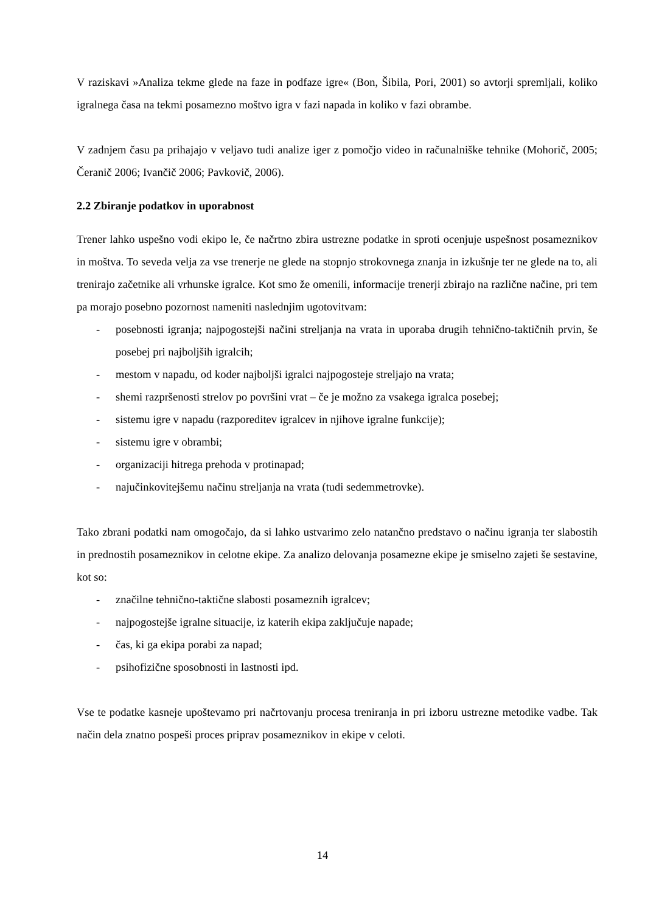V raziskavi »Analiza tekme glede na faze in podfaze igre« (Bon, Šibila, Pori, 2001) so avtorji spremljali, koliko igralnega časa na tekmi posamezno moštvo igra v fazi napada in koliko v fazi obrambe.
V zadnjem času pa prihajajo v veljavo tudi analize iger z pomočjo video in računalniške tehnike (Mohorič, 2005; Čeranič 2006; Ivančič 2006; Pavkovič, 2006).
2.2 Zbiranje podatkov in uporabnost
Trener lahko uspešno vodi ekipo le, če načrtno zbira ustrezne podatke in sproti ocenjuje uspešnost posameznikov in moštva. To seveda velja za vse trenerje ne glede na stopnjo strokovnega znanja in izkušnje ter ne glede na to, ali trenirajo začetnike ali vrhunske igralce. Kot smo že omenili, informacije trenerji zbirajo na različne načine, pri tem pa morajo posebno pozornost nameniti naslednjim ugotovitvam:
- posebnosti igranja; najpogostejši načini streljanja na vrata in uporaba drugih tehnično-taktičnih prvin, še posebej pri najboljših igralcih;
- mestom v napadu, od koder najboljši igralci najpogosteje streljajo na vrata;
- shemi razpršenosti strelov po površini vrat – če je možno za vsakega igralca posebej;
- sistemu igre v napadu (razporeditev igralcev in njihove igralne funkcije);
- sistemu igre v obrambi;
- organizaciji hitrega prehoda v protinapad;
- najučinkovitejšemu načinu streljanja na vrata (tudi sedemmetrovke).
Tako zbrani podatki nam omogočajo, da si lahko ustvarimo zelo natančno predstavo o načinu igranja ter slabostih in prednostih posameznikov in celotne ekipe. Za analizo delovanja posamezne ekipe je smiselno zajeti še sestavine, kot so:
- značilne tehnično-taktične slabosti posameznih igralcev;
- najpogostejše igralne situacije, iz katerih ekipa zaključuje napade;
- čas, ki ga ekipa porabi za napad;
- psihofizične sposobnosti in lastnosti ipd.
Vse te podatke kasneje upoštevamo pri načrtovanju procesa treniranja in pri izboru ustrezne metodike vadbe. Tak način dela znatno pospeši proces priprav posameznikov in ekipe v celoti.
14